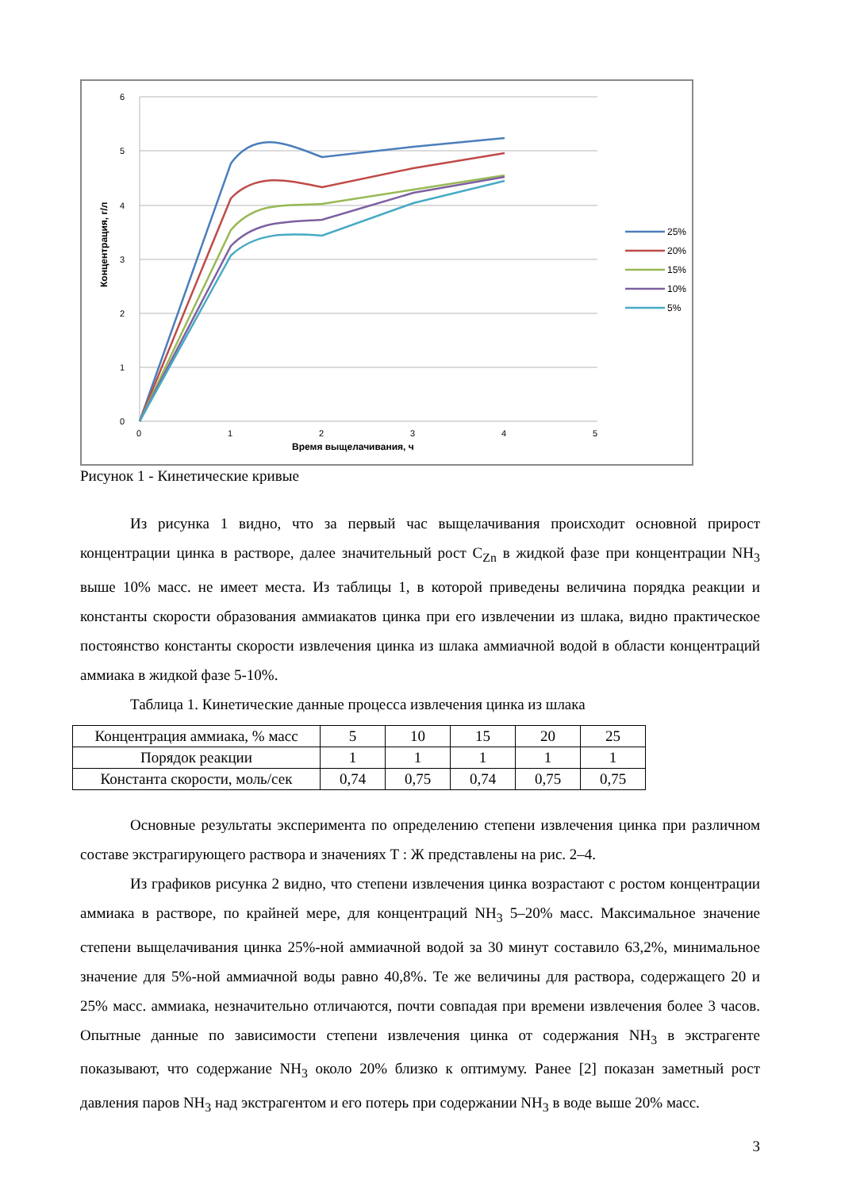6
5
4
3
2
1
0
0
1
2
3
4
5
Время выщелачивания, ч
Концентрация, г/л
25%
20%
15%
10%
5%
Рисунок 1 - Кинетические кривые
Из рисунка 1 видно, что за первый час выщелачивания происходит основной прирост концентрации цинка в растворе, далее значительный рост C<sub>Zn</sub> в жидкой фазе при концентрации NH<sub>3</sub> выше 10% масс. не имеет места. Из таблицы 1, в которой приведены величина порядка реакции и константы скорости образования аммиакатов цинка при его извлечении из шлака, видно практическое постоянство константы скорости извлечения цинка из шлака аммиачной водой в области концентраций аммиака в жидкой фазе 5-10%.
Таблица 1. Кинетические данные процесса извлечения цинка из шлака
| Концентрация аммиака, % масс | 5 | 10 | 15 | 20 | 25 |
| Порядок реакции | 1 | 1 | 1 | 1 | 1 |
| Константа скорости, моль/сек | 0,74 | 0,75 | 0,74 | 0,75 | 0,75 |
Основные результаты эксперимента по определению степени извлечения цинка при различном составе экстрагирующего раствора и значениях Т : Ж представлены на рис. 2–4.
Из графиков рисунка 2 видно, что степени извлечения цинка возрастают с ростом концентрации аммиака в растворе, по крайней мере, для концентраций NH<sub>3</sub> 5–20% масс. Максимальное значение степени выщелачивания цинка 25%-ной аммиачной водой за 30 минут составило 63,2%, минимальное значение для 5%-ной аммиачной воды равно 40,8%. Те же величины для раствора, содержащего 20 и 25% масс. аммиака, незначительно отличаются, почти совпадая при времени извлечения более 3 часов. Опытные данные по зависимости степени извлечения цинка от содержания NH<sub>3</sub> в экстрагенте показывают, что содержание NH<sub>3</sub> около 20% близко к оптимуму. Ранее [2] показан заметный рост давления паров NH<sub>3</sub> над экстрагентом и его потерь при содержании NH<sub>3</sub> в воде выше 20% масс.
3